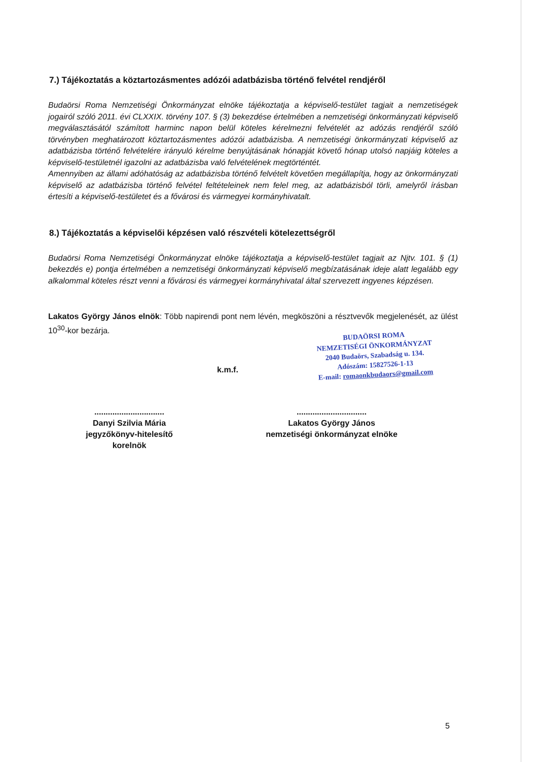7.) Tájékoztatás a köztartozásmentes adózói adatbázisba történő felvétel rendjéről
Budaörsi Roma Nemzetiségi Önkormányzat elnöke tájékoztatja a képviselő-testület tagjait a nemzetiségek jogairól szóló 2011. évi CLXXIX. törvény 107. § (3) bekezdése értelmében a nemzetiségi önkormányzati képviselő megválasztásától számított harminc napon belül köteles kérelmezni felvételét az adózás rendjéről szóló törvényben meghatározott köztartozásmentes adózói adatbázisba. A nemzetiségi önkormányzati képviselő az adatbázisba történő felvételére irányuló kérelme benyújtásának hónapját követő hónap utolsó napjáig köteles a képviselő-testületnél igazolni az adatbázisba való felvételének megtörténtét.
Amennyiben az állami adóhatóság az adatbázisba történő felvételt követően megállapítja, hogy az önkormányzati képviselő az adatbázisba történő felvétel feltételeinek nem felel meg, az adatbázisból törli, amelyről írásban értesíti a képviselő-testületet és a fővárosi és vármegyei kormányhivatalt.
8.) Tájékoztatás a képviselői képzésen való részvételi kötelezettségről
Budaörsi Roma Nemzetiségi Önkormányzat elnöke tájékoztatja a képviselő-testület tagjait az Njtv. 101. § (1) bekezdés e) pontja értelmében a nemzetiségi önkormányzati képviselő megbízatásának ideje alatt legalább egy alkalommal köteles részt venni a fővárosi és vármegyei kormányhivatal által szervezett ingyenes képzésen.
Lakatos György János elnök: Több napirendi pont nem lévén, megköszöni a résztvevők megjelenését, az ülést 10<sup>30</sup>-kor bezárja.
BUDAÖRSI ROMA
NEMZETISÉGI ÖNKORMÁNYZAT
2040 Budaörs, Szabadság u. 134.
Adószám: 15827526-1-13
E-mail: romaonkbudaors@gmail.com
k.m.f.
...............................
Danyi Szilvia Mária
jegyzőkönyv-hitelesítő
korelnök
...............................
Lakatos György János
nemzetiségi önkormányzat elnöke
5